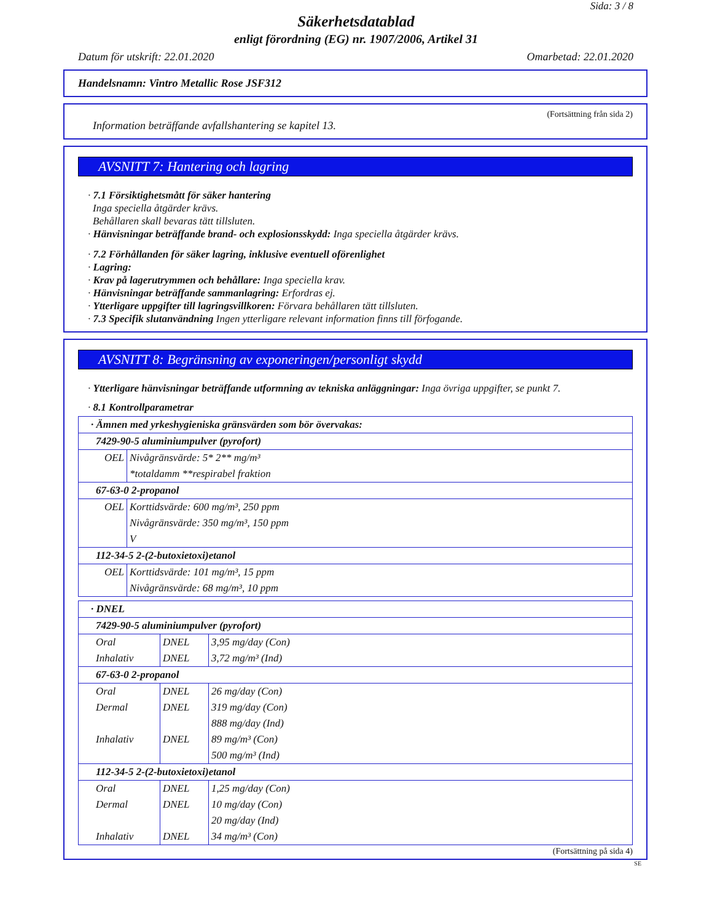Sida: 3 / 8
Säkerhetsdatablad
enligt förordning (EG) nr. 1907/2006, Artikel 31
Datum för utskrift: 22.01.2020 Omarbetad: 22.01.2020
Handelsnamn: Vintro Metallic Rose JSF312
(Fortsättning från sida 2)
Information beträffande avfallshantering se kapitel 13.
AVSNITT 7: Hantering och lagring
· 7.1 Försiktighetsmått för säker hantering
Inga speciella åtgärder krävs.
Behållaren skall bevaras tätt tillsluten.
· Hänvisningar beträffande brand- och explosionsskydd: Inga speciella åtgärder krävs.
· 7.2 Förhållanden för säker lagring, inklusive eventuell oförenlighet
· Lagring:
· Krav på lagerutrymmen och behållare: Inga speciella krav.
· Hänvisningar beträffande sammanlagring: Erfordras ej.
· Ytterligare uppgifter till lagringsvillkoren: Förvara behållaren tätt tillsluten.
· 7.3 Specifik slutanvändning Ingen ytterligare relevant information finns till förfogande.
AVSNITT 8: Begränsning av exponeringen/personligt skydd
· Ytterligare hänvisningar beträffande utformning av tekniska anläggningar: Inga övriga uppgifter, se punkt 7.
· 8.1 Kontrollparametrar
| · Ämnen med yrkeshygieniska gränsvärden som bör övervakas: | |
| 7429-90-5 aluminiumpulver (pyrofort) | |
| OEL | Nivågränsvärde: 5* 2** mg/m³ *totaldamm **respirabel fraktion |
| 67-63-0 2-propanol | |
| OEL | Korttidsvärde: 600 mg/m³, 250 ppm Nivågränsvärde: 350 mg/m³, 150 ppm V |
| 112-34-5 2-(2-butoxietoxi)etanol | |
| OEL | Korttidsvärde: 101 mg/m³, 15 ppm Nivågränsvärde: 68 mg/m³, 10 ppm |
| · DNEL | | |
| 7429-90-5 aluminiumpulver (pyrofort) | | |
| Oral Inhalativ | DNEL DNEL | 3,95 mg/day (Con) 3,72 mg/m³ (Ind) |
| 67-63-0 2-propanol | | |
| Oral Dermal Inhalativ | DNEL DNEL DNEL | 26 mg/day (Con) 319 mg/day (Con) 888 mg/day (Ind) 89 mg/m³ (Con) 500 mg/m³ (Ind) |
| 112-34-5 2-(2-butoxietoxi)etanol | | |
| Oral Dermal Inhalativ | DNEL DNEL DNEL | 1,25 mg/day (Con) 10 mg/day (Con) 20 mg/day (Ind) 34 mg/m³ (Con) |
(Fortsättning på sida 4)
SE